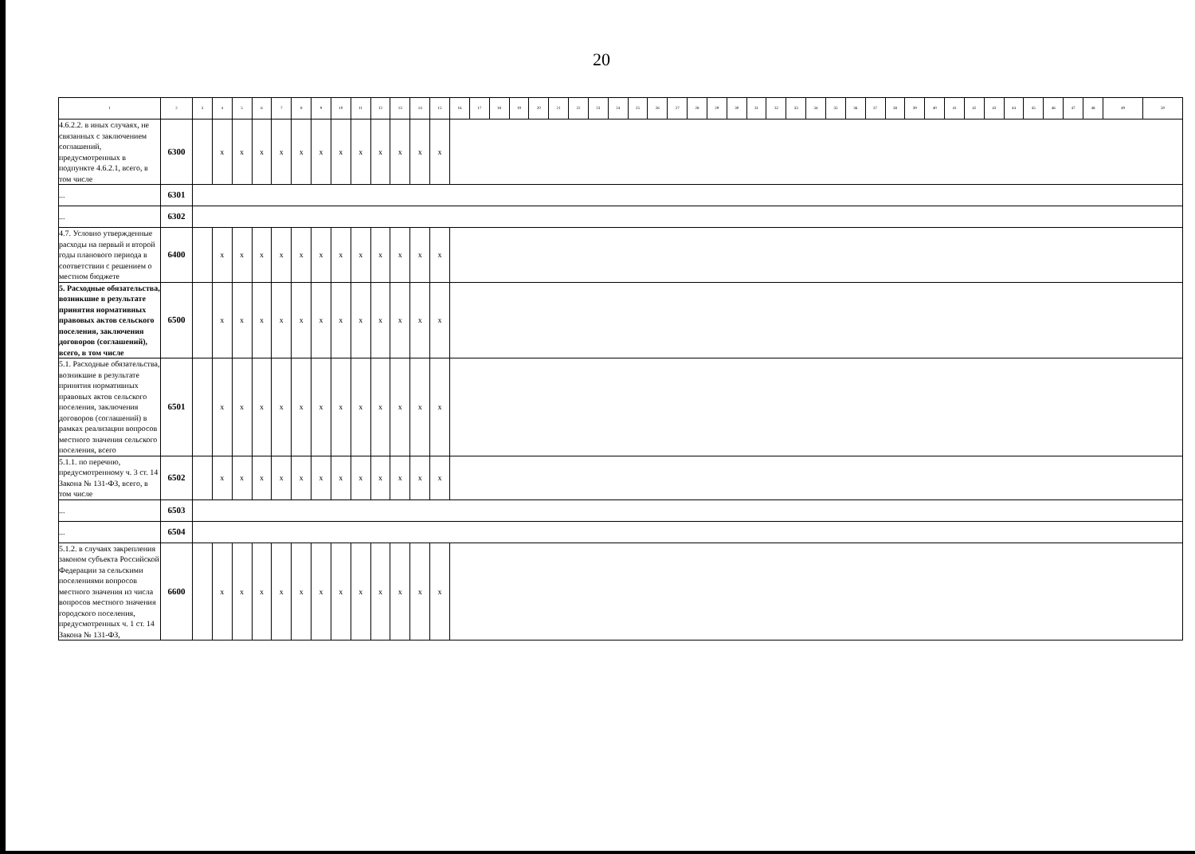20
| 1 | 2 | 3 | 4 | 5 | 6 | 7 | 8 | 9 | 10 | 11 | 12 | 13 | 14 | 15 | 16 | 17 | 18 | 19 | 20 | 21 | 22 | 23 | 24 | 25 | 26 | 27 | 28 | 29 | 30 | 31 | 32 | 33 | 34 | 35 | 36 | 37 | 38 | 39 | 40 | 41 | 42 | 43 | 44 | 45 | 46 | 47 | 48 | 49 | 50 |
| --- | --- | --- | --- | --- | --- | --- | --- | --- | --- | --- | --- | --- | --- | --- | --- | --- | --- | --- | --- | --- | --- | --- | --- | --- | --- | --- | --- | --- | --- | --- | --- | --- | --- | --- | --- | --- | --- | --- | --- | --- | --- | --- | --- | --- | --- | --- | --- | --- | --- |
| 4.6.2.2. в иных случаях, не связанных с заключением соглашений, предусмотренных в подпункте 4.6.2.1, всего, в том числе | 6300 | | x | x | x | x | x | x | x | x | x | x | x | x | | | | | | | | | | | | | | | | | | | | | | | | | | | | | | | | | | | |
| ... | 6301 | | | | | | | | | | | | | | | | | | | | | | | | | | | | | | | | | | | | | | | | | | | | | | | | |
| ... | 6302 | | | | | | | | | | | | | | | | | | | | | | | | | | | | | | | | | | | | | | | | | | | | | | | | |
| 4.7. Условно утвержденные расходы на первый и второй годы планового периода в соответствии с решением о местном бюджете | 6400 | | x | x | x | x | x | x | x | x | x | x | x | x | | | | | | | | | | | | | | | | | | | | | | | | | | | | | | | | | | | |
| 5. Расходные обязательства, возникшие в результате принятия нормативных правовых актов сельского поселения, заключения договоров (соглашений), всего, в том числе | 6500 | | x | x | x | x | x | x | x | x | x | x | x | x | | | | | | | | | | | | | | | | | | | | | | | | | | | | | | | | | | | |
| 5.1. Расходные обязательства, возникшие в результате принятия нормативных правовых актов сельского поселения, заключения договоров (соглашений) в рамках реализации вопросов местного значения сельского поселения, всего | 6501 | | x | x | x | x | x | x | x | x | x | x | x | x | | | | | | | | | | | | | | | | | | | | | | | | | | | | | | | | | | | |
| 5.1.1. по перечню, предусмотренному ч. 3 ст. 14 Закона № 131-ФЗ, всего, в том числе | 6502 | | x | x | x | x | x | x | x | x | x | x | x | x | | | | | | | | | | | | | | | | | | | | | | | | | | | | | | | | | | | |
| ... | 6503 | | | | | | | | | | | | | | | | | | | | | | | | | | | | | | | | | | | | | | | | | | | | | | | | |
| ... | 6504 | | | | | | | | | | | | | | | | | | | | | | | | | | | | | | | | | | | | | | | | | | | | | | | | |
| 5.1.2. в случаях закрепления законом субъекта Российской Федерации за сельскими поселениями вопросов местного значения из числа вопросов местного значения городского поселения, предусмотренных ч. 1 ст. 14 Закона № 131-ФЗ, | 6600 | | x | x | x | x | x | x | x | x | x | x | x | x | | | | | | | | | | | | | | | | | | | | | | | | | | | | | | | | | | | |